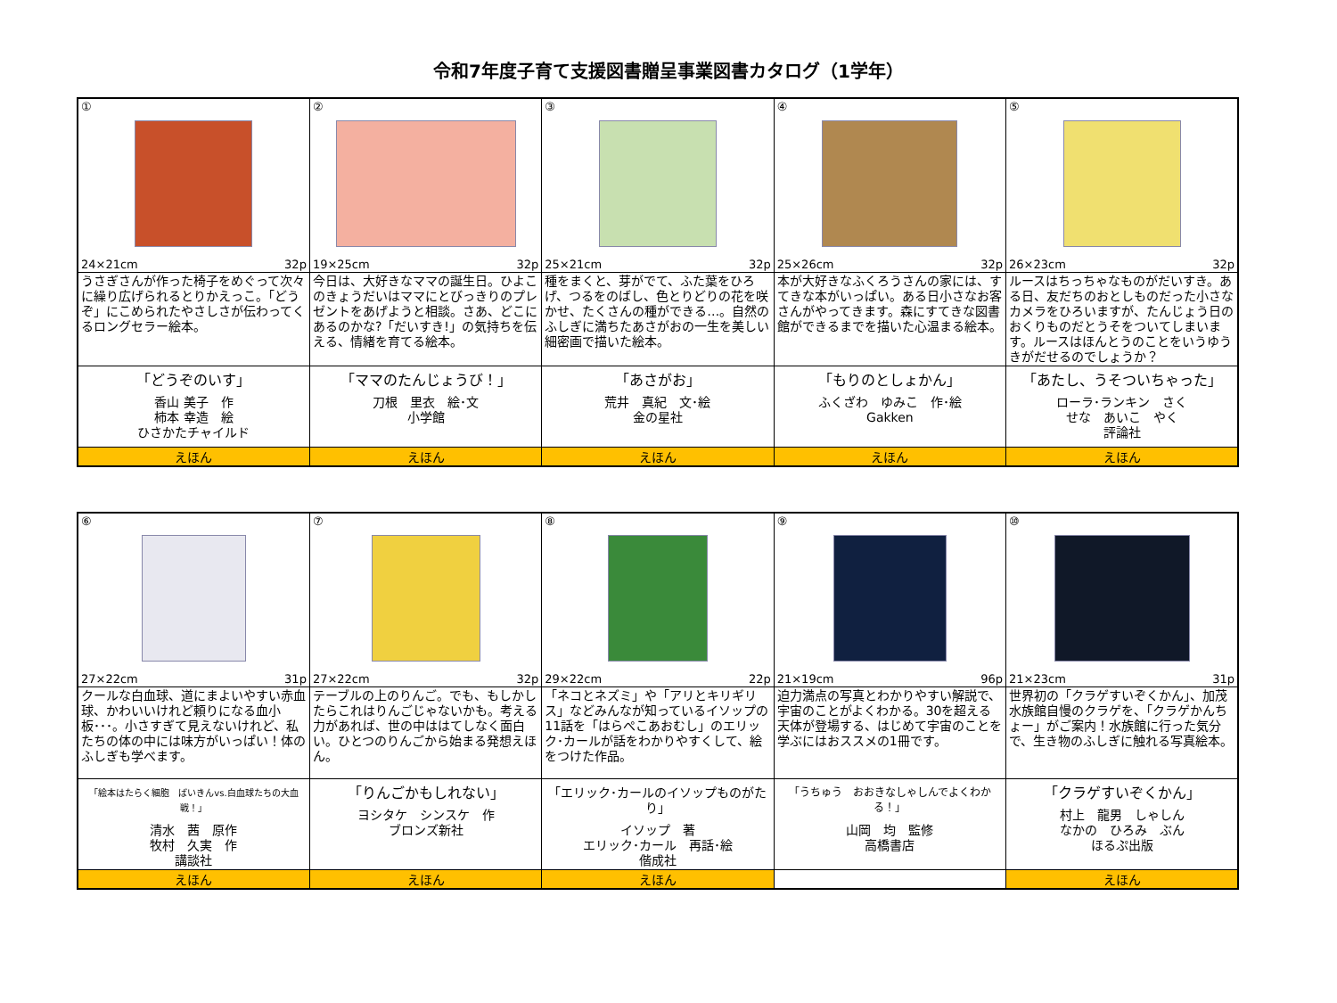令和7年度子育て支援図書贈呈事業図書カタログ（1学年）
| ① 24×21cm 32p | ② 19×25cm 32p | ③ 25×21cm 32p | ④ 25×26cm 32p | ⑤ 26×23cm 32p |
| うさぎさんが作った椅子をめぐって次々に繰り広げられるとりかえっこ。「どうぞ」にこめられたやさしさが伝わってくるロングセラー絵本。 | 今日は、大好きなママの誕生日。ひよこのきょうだいはママにとびっきりのプレゼントをあげようと相談。さあ、どこにあるのかな?「だいすき!」の気持ちを伝える、情緒を育てる絵本。 | 種をまくと、芽がでて、ふた葉をひろげ、つるをのばし、色とりどりの花を咲かせ、たくさんの種ができる…。自然のふしぎに満ちたあさがおの一生を美しい細密画で描いた絵本。 | 本が大好きなふくろうさんの家には、すてきな本がいっぱい。ある日小さなお客さんがやってきます。森にすてきな図書館ができるまでを描いた心温まる絵本。 | ルースはちっちゃなものがだいすき。ある日、友だちのおとしものだった小さなカメラをひろいますが、たんじょう日のおくりものだとうそをついてしまいます。ルースはほんとうのことをいうゆうきがだせるのでしょうか？ |
| 「どうぞのいす」 香山 美子 作 柿本 幸造 絵 ひさかたチャイルド | 「ママのたんじょうび！」 刀根 里衣 絵･文 小学館 | 「あさがお」 荒井 真紀 文･絵 金の星社 | 「もりのとしょかん」 ふくざわ ゆみこ 作･絵 Gakken | 「あたし、うそついちゃった」 ローラ･ランキン さく せな あいこ やく 評論社 |
| えほん | えほん | えほん | えほん | えほん |
| ⑥ 27×22cm 31p | ⑦ 27×22cm 32p | ⑧ 29×22cm 22p | ⑨ 21×19cm 96p | ⑩ 21×23cm 31p |
| クールな白血球、道にまよいやすい赤血球、かわいいけれど頼りになる血小板･･･。小さすぎて見えないけれど、私たちの体の中には味方がいっぱい！体のふしぎも学べます。 | テーブルの上のりんご。でも、もしかしたらこれはりんごじゃないかも。考える力があれば、世の中ははてしなく面白い。ひとつのりんごから始まる発想えほん。 | 「ネコとネズミ」や「アリとキリギリス」などみんなが知っているイソップの11話を「はらぺこあおむし」のエリック･カールが話をわかりやすくして、絵をつけた作品。 | 迫力満点の写真とわかりやすい解説で、宇宙のことがよくわかる。30を超える天体が登場する、はじめて宇宙のことを学ぶにはおススメの1冊です。 | 世界初の「クラゲすいぞくかん」、加茂水族館自慢のクラゲを、「クラゲかんちょー」がご案内！水族館に行った気分で、生き物のふしぎに触れる写真絵本。 |
| 「絵本はたらく細胞 ばいきんvs.白血球たちの大血戦！」 清水 茜 原作 牧村 久実 作 講談社 | 「りんごかもしれない」 ヨシタケ シンスケ 作 ブロンズ新社 | 「エリック･カールのイソップものがたり」 イソップ 著 エリック･カール 再話･絵 偕成社 | 「うちゅう おおきなしゃしんでよくわかる！」 山岡 均 監修 高橋書店 | 「クラゲすいぞくかん」 村上 龍男 しゃしん なかの ひろみ ぶん ほるぷ出版 |
| えほん | えほん | えほん | | えほん |